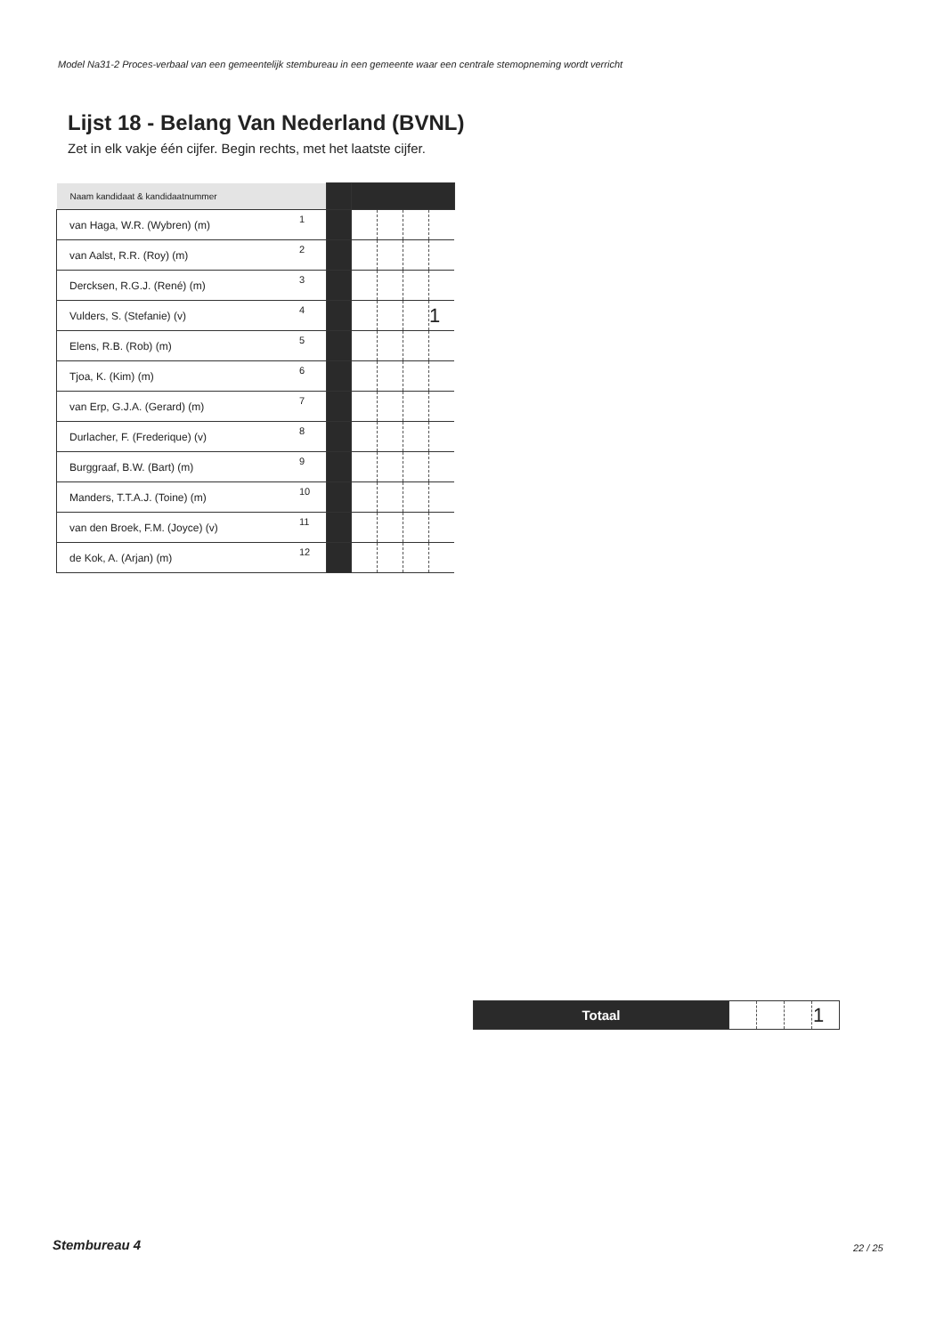Model Na31-2 Proces-verbaal van een gemeentelijk stembureau in een gemeente waar een centrale stemopneming wordt verricht
Lijst 18 - Belang Van Nederland (BVNL)
Zet in elk vakje één cijfer. Begin rechts, met het laatste cijfer.
| Naam kandidaat & kandidaatnummer | | | | | | |
| van Haga, W.R. (Wybren) (m) | 1 | | | | | |
| van Aalst, R.R. (Roy) (m) | 2 | | | | | |
| Dercksen, R.G.J. (René) (m) | 3 | | | | | |
| Vulders, S. (Stefanie) (v) | 4 | | | | | 1 |
| Elens, R.B. (Rob) (m) | 5 | | | | | |
| Tjoa, K. (Kim) (m) | 6 | | | | | |
| van Erp, G.J.A. (Gerard) (m) | 7 | | | | | |
| Durlacher, F. (Frederique) (v) | 8 | | | | | |
| Burggraaf, B.W. (Bart) (m) | 9 | | | | | |
| Manders, T.T.A.J. (Toine) (m) | 10 | | | | | |
| van den Broek, F.M. (Joyce) (v) | 11 | | | | | |
| de Kok, A. (Arjan) (m) | 12 | | | | | |
| Totaal | | | | 1 |
Stembureau 4 22 / 25